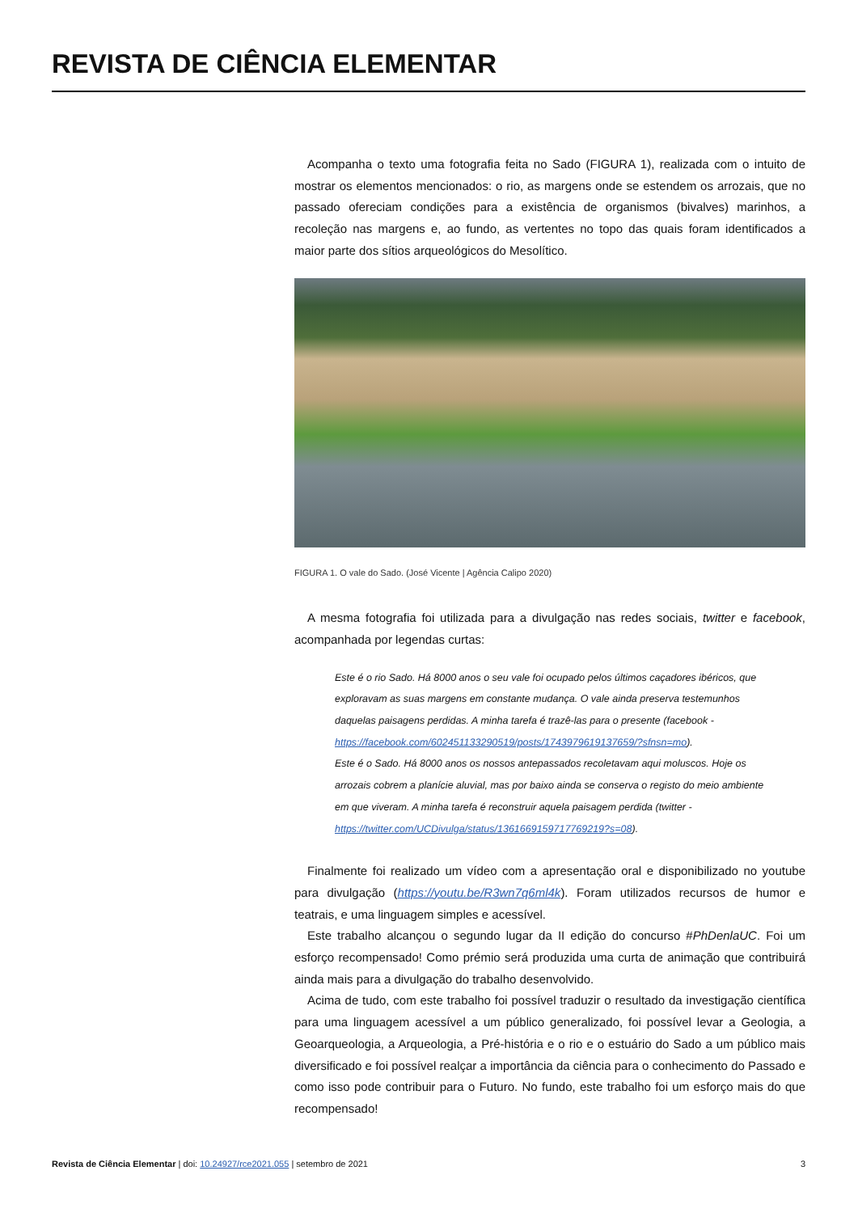REVISTA DE CIÊNCIA ELEMENTAR
Acompanha o texto uma fotografia feita no Sado (FIGURA 1), realizada com o intuito de mostrar os elementos mencionados: o rio, as margens onde se estendem os arrozais, que no passado ofereciam condições para a existência de organismos (bivalves) marinhos, a recoleção nas margens e, ao fundo, as vertentes no topo das quais foram identificados a maior parte dos sítios arqueológicos do Mesolítico.
FIGURA 1. O vale do Sado. (José Vicente | Agência Calipo 2020)
A mesma fotografia foi utilizada para a divulgação nas redes sociais, twitter e facebook, acompanhada por legendas curtas:
Este é o rio Sado. Há 8000 anos o seu vale foi ocupado pelos últimos caçadores ibéricos, que exploravam as suas margens em constante mudança. O vale ainda preserva testemunhos daquelas paisagens perdidas. A minha tarefa é trazê-las para o presente (facebook - https://facebook.com/602451133290519/posts/1743979619137659/?sfnsn=mo).
Este é o Sado. Há 8000 anos os nossos antepassados recoletavam aqui moluscos. Hoje os arrozais cobrem a planície aluvial, mas por baixo ainda se conserva o registo do meio ambiente em que viveram. A minha tarefa é reconstruir aquela paisagem perdida (twitter - https://twitter.com/UCDivulga/status/1361669159717769219?s=08).
Finalmente foi realizado um vídeo com a apresentação oral e disponibilizado no youtube para divulgação (https://youtu.be/R3wn7q6ml4k). Foram utilizados recursos de humor e teatrais, e uma linguagem simples e acessível.
Este trabalho alcançou o segundo lugar da II edição do concurso #PhDenlaUC. Foi um esforço recompensado! Como prémio será produzida uma curta de animação que contribuirá ainda mais para a divulgação do trabalho desenvolvido.
Acima de tudo, com este trabalho foi possível traduzir o resultado da investigação científica para uma linguagem acessível a um público generalizado, foi possível levar a Geologia, a Geoarqueologia, a Arqueologia, a Pré-história e o rio e o estuário do Sado a um público mais diversificado e foi possível realçar a importância da ciência para o conhecimento do Passado e como isso pode contribuir para o Futuro. No fundo, este trabalho foi um esforço mais do que recompensado!
Revista de Ciência Elementar | doi: 10.24927/rce2021.055 | setembro de 2021 3